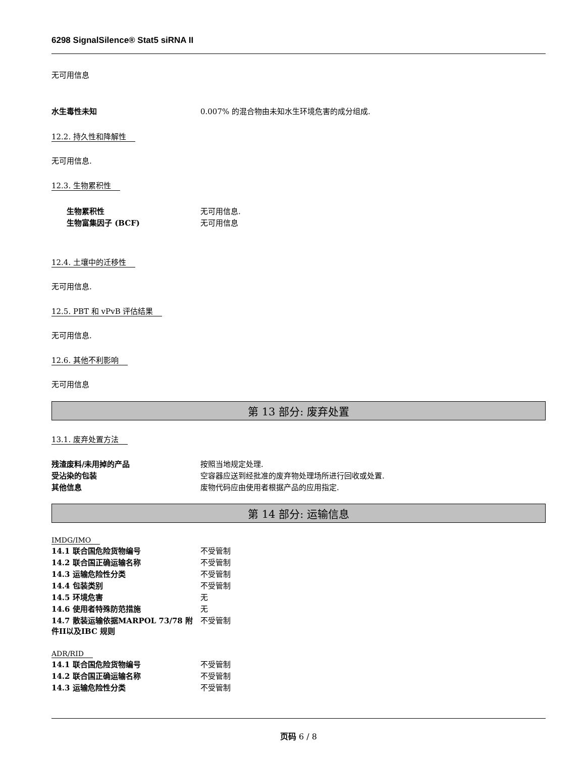6298 SignalSilence® Stat5 siRNA II
无可用信息
| 水生毒性未知 | 0.007% 的混合物由未知水生环境危害的成分组成. |
12.2. 持久性和降解性
无可用信息.
12.3. 生物累积性
| 生物累积性 | 无可用信息. |
| 生物富集因子 (BCF) | 无可用信息 |
12.4. 土壤中的迁移性
无可用信息.
12.5. PBT 和 vPvB 评估结果
无可用信息.
12.6. 其他不利影响
无可用信息
第 13 部分: 废弃处置
13.1. 废弃处置方法
| 残渣废料/未用掉的产品 | 按照当地规定处理. |
| 受沾染的包装 | 空容器应送到经批准的废弃物处理场所进行回收或处置. |
| 其他信息 | 废物代码应由使用者根据产品的应用指定. |
第 14 部分: 运输信息
IMDG/IMO
| 14.1 联合国危险货物编号 | 不受管制 |
| 14.2 联合国正确运输名称 | 不受管制 |
| 14.3 运输危险性分类 | 不受管制 |
| 14.4 包装类别 | 不受管制 |
| 14.5 环境危害 | 无 |
| 14.6 使用者特殊防范措施 | 无 |
| 14.7 散装运输依据MARPOL 73/78 附件II以及IBC 规则 | 不受管制 |
ADR/RID
| 14.1 联合国危险货物编号 | 不受管制 |
| 14.2 联合国正确运输名称 | 不受管制 |
| 14.3 运输危险性分类 | 不受管制 |
页码 6 / 8